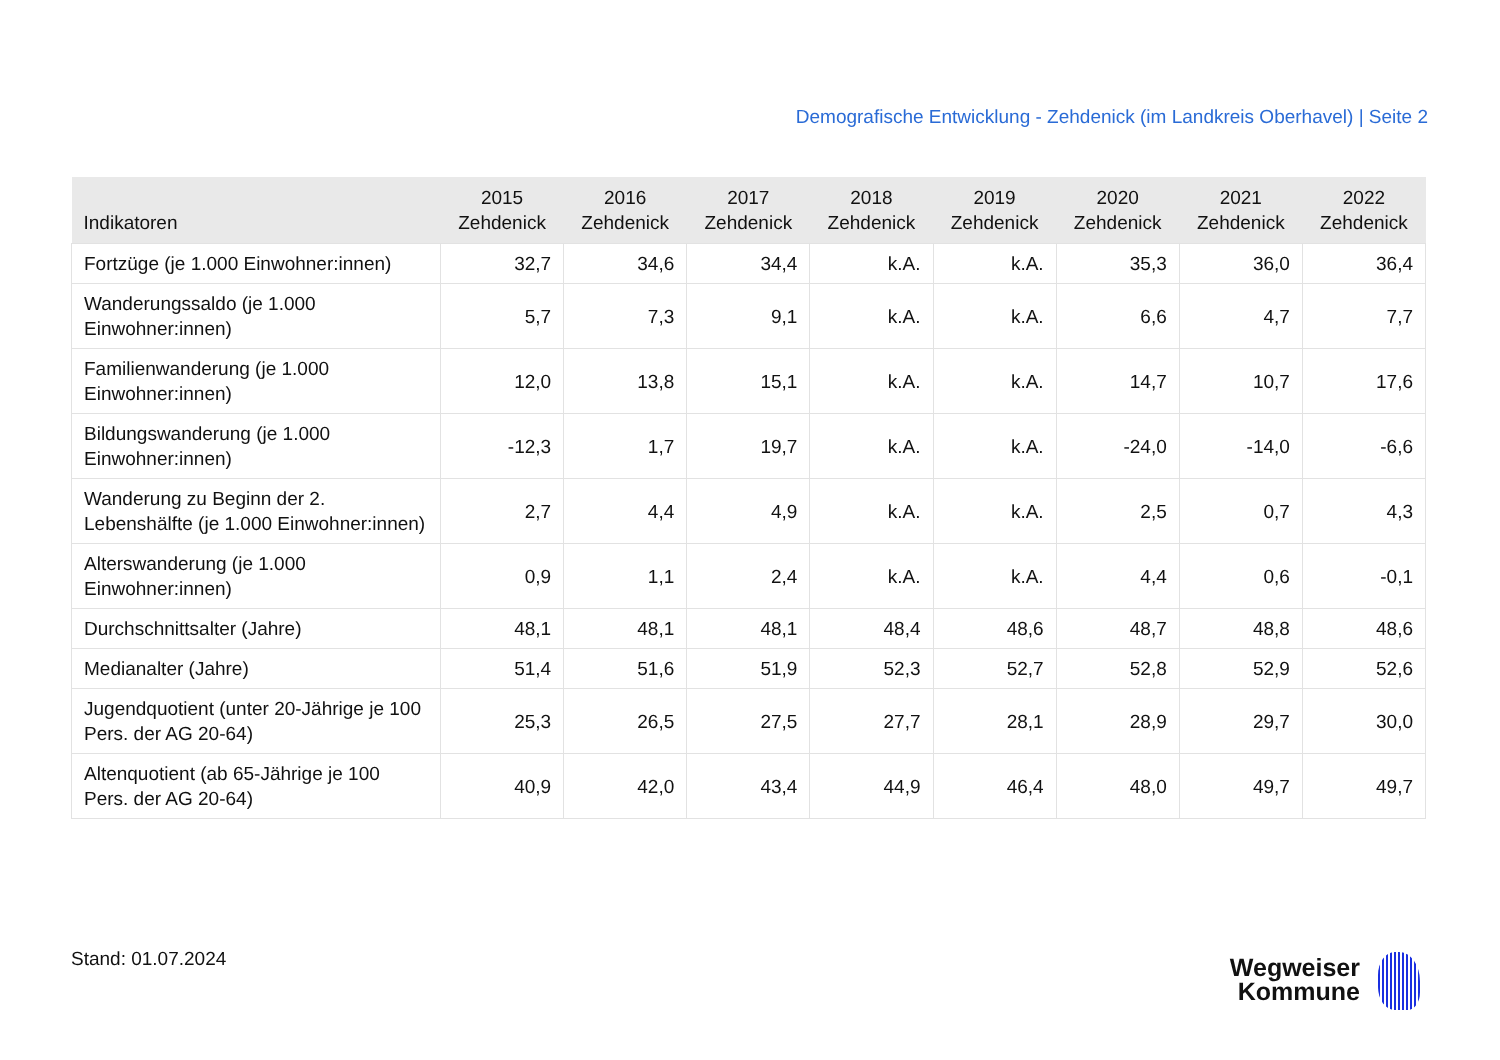Demografische Entwicklung - Zehdenick (im Landkreis Oberhavel) | Seite 2
| Indikatoren | 2015 Zehdenick | 2016 Zehdenick | 2017 Zehdenick | 2018 Zehdenick | 2019 Zehdenick | 2020 Zehdenick | 2021 Zehdenick | 2022 Zehdenick |
| --- | --- | --- | --- | --- | --- | --- | --- | --- |
| Fortzüge (je 1.000 Einwohner:innen) | 32,7 | 34,6 | 34,4 | k.A. | k.A. | 35,3 | 36,0 | 36,4 |
| Wanderungssaldo (je 1.000 Einwohner:innen) | 5,7 | 7,3 | 9,1 | k.A. | k.A. | 6,6 | 4,7 | 7,7 |
| Familienwanderung (je 1.000 Einwohner:innen) | 12,0 | 13,8 | 15,1 | k.A. | k.A. | 14,7 | 10,7 | 17,6 |
| Bildungswanderung (je 1.000 Einwohner:innen) | -12,3 | 1,7 | 19,7 | k.A. | k.A. | -24,0 | -14,0 | -6,6 |
| Wanderung zu Beginn der 2. Lebenshälfte (je 1.000 Einwohner:innen) | 2,7 | 4,4 | 4,9 | k.A. | k.A. | 2,5 | 0,7 | 4,3 |
| Alterswanderung (je 1.000 Einwohner:innen) | 0,9 | 1,1 | 2,4 | k.A. | k.A. | 4,4 | 0,6 | -0,1 |
| Durchschnittsalter (Jahre) | 48,1 | 48,1 | 48,1 | 48,4 | 48,6 | 48,7 | 48,8 | 48,6 |
| Medianalter (Jahre) | 51,4 | 51,6 | 51,9 | 52,3 | 52,7 | 52,8 | 52,9 | 52,6 |
| Jugendquotient (unter 20-Jährige je 100 Pers. der AG 20-64) | 25,3 | 26,5 | 27,5 | 27,7 | 28,1 | 28,9 | 29,7 | 30,0 |
| Altenquotient (ab 65-Jährige je 100 Pers. der AG 20-64) | 40,9 | 42,0 | 43,4 | 44,9 | 46,4 | 48,0 | 49,7 | 49,7 |
Stand: 01.07.2024
Wegweiser
Kommune